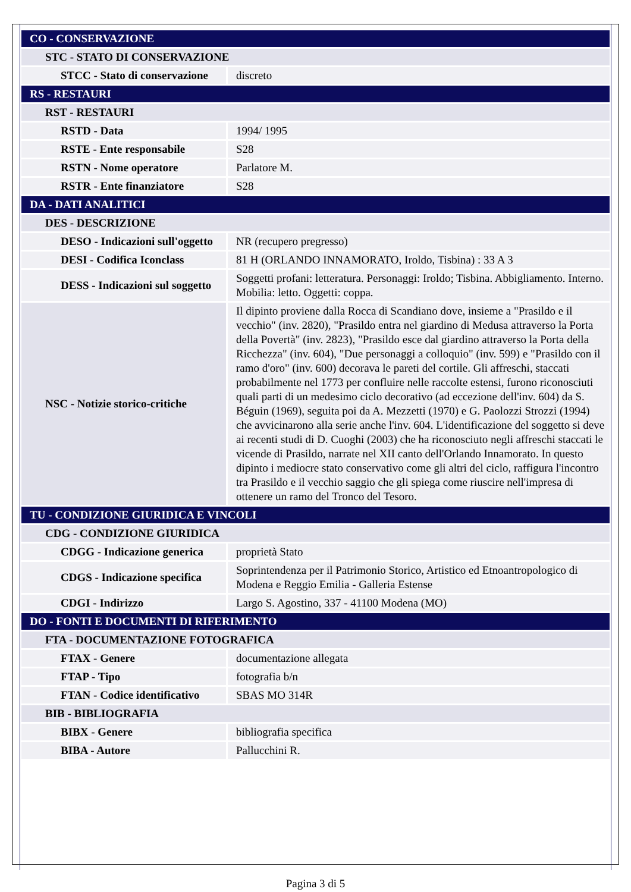| CO - CONSERVAZIONE | |
| STC - STATO DI CONSERVAZIONE | |
| STCC - Stato di conservazione | discreto |
| RS - RESTAURI | |
| RST - RESTAURI | |
| RSTD - Data | 1994/ 1995 |
| RSTE - Ente responsabile | S28 |
| RSTN - Nome operatore | Parlatore M. |
| RSTR - Ente finanziatore | S28 |
| DA - DATI ANALITICI | |
| DES - DESCRIZIONE | |
| DESO - Indicazioni sull'oggetto | NR (recupero pregresso) |
| DESI - Codifica Iconclass | 81 H (ORLANDO INNAMORATO, Iroldo, Tisbina) : 33 A 3 |
| DESS - Indicazioni sul soggetto | Soggetti profani: letteratura. Personaggi: Iroldo; Tisbina. Abbigliamento. Interno. Mobilia: letto. Oggetti: coppa. |
| NSC - Notizie storico-critiche | Il dipinto proviene dalla Rocca di Scandiano dove, insieme a "Prasildo e il vecchio" (inv. 2820), "Prasildo entra nel giardino di Medusa attraverso la Porta della Povertà" (inv. 2823), "Prasildo esce dal giardino attraverso la Porta della Ricchezza" (inv. 604), "Due personaggi a colloquio" (inv. 599) e "Prasildo con il ramo d'oro" (inv. 600) decorava le pareti del cortile. Gli affreschi, staccati probabilmente nel 1773 per confluire nelle raccolte estensi, furono riconosciuti quali parti di un medesimo ciclo decorativo (ad eccezione dell'inv. 604) da S. Béguin (1969), seguita poi da A. Mezzetti (1970) e G. Paolozzi Strozzi (1994) che avvicinarono alla serie anche l'inv. 604. L'identificazione del soggetto si deve ai recenti studi di D. Cuoghi (2003) che ha riconosciuto negli affreschi staccati le vicende di Prasildo, narrate nel XII canto dell'Orlando Innamorato. In questo dipinto i mediocre stato conservativo come gli altri del ciclo, raffigura l'incontro tra Prasildo e il vecchio saggio che gli spiega come riuscire nell'impresa di ottenere un ramo del Tronco del Tesoro. |
| TU - CONDIZIONE GIURIDICA E VINCOLI | |
| CDG - CONDIZIONE GIURIDICA | |
| CDGG - Indicazione generica | proprietà Stato |
| CDGS - Indicazione specifica | Soprintendenza per il Patrimonio Storico, Artistico ed Etnoantropologico di Modena e Reggio Emilia - Galleria Estense |
| CDGI - Indirizzo | Largo S. Agostino, 337 - 41100 Modena (MO) |
| DO - FONTI E DOCUMENTI DI RIFERIMENTO | |
| FTA - DOCUMENTAZIONE FOTOGRAFICA | |
| FTAX - Genere | documentazione allegata |
| FTAP - Tipo | fotografia b/n |
| FTAN - Codice identificativo | SBAS MO 314R |
| BIB - BIBLIOGRAFIA | |
| BIBX - Genere | bibliografia specifica |
| BIBA - Autore | Pallucchini R. |
Pagina 3 di 5